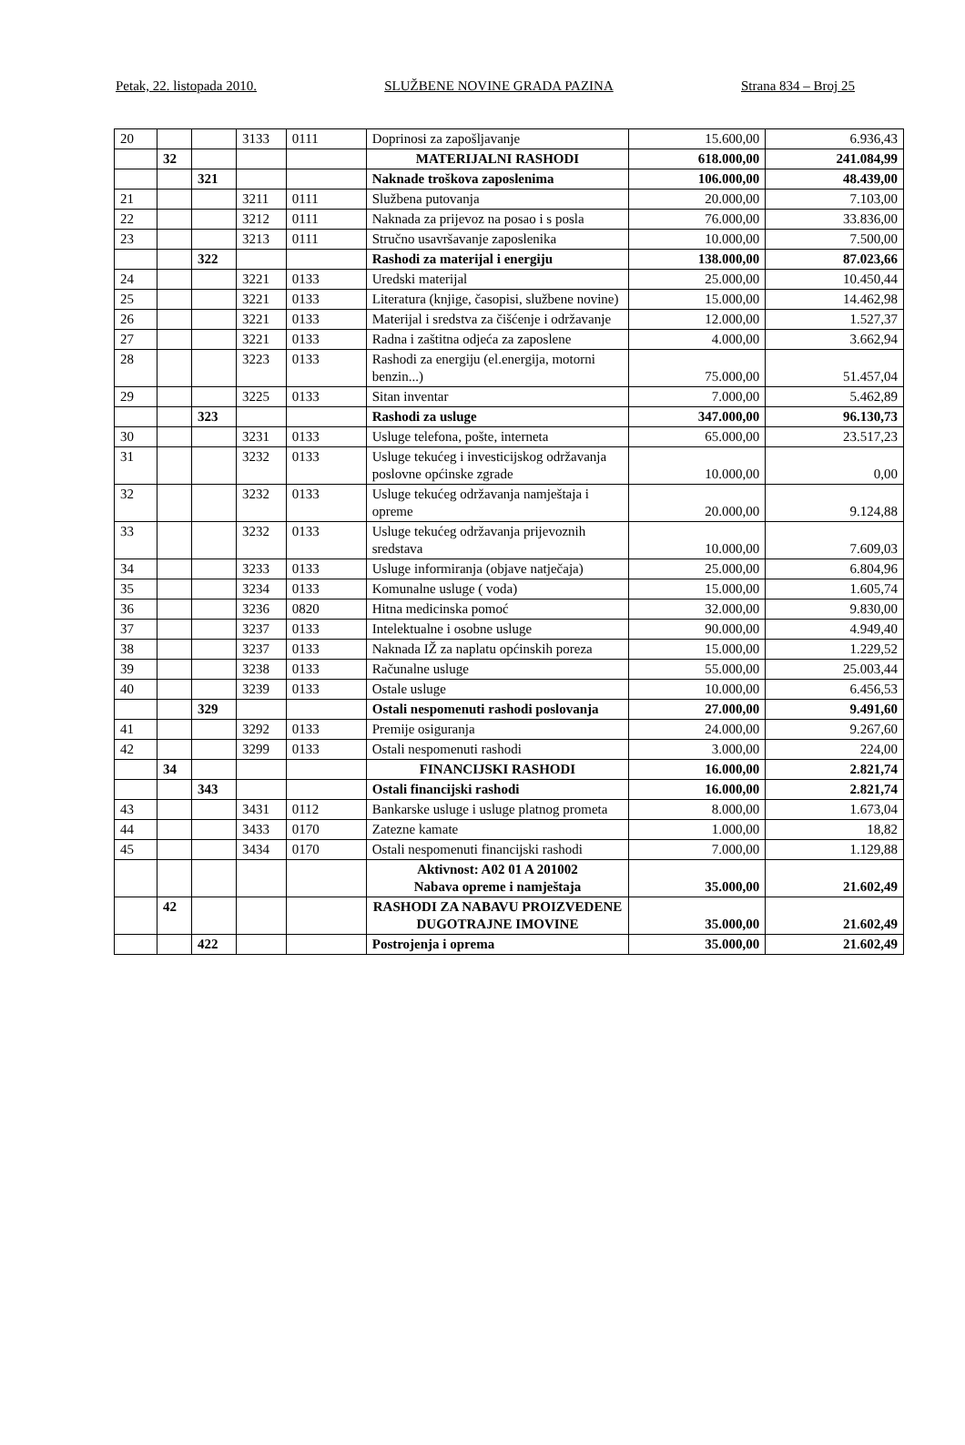Petak, 22. listopada 2010. SLUŽBENE NOVINE GRADA PAZINA Strana 834 – Broj 25
| 20 | | | 3133 | 0111 | Doprinosi za zapošljavanje | 15.600,00 | 6.936,43 |
| | 32 | | | | MATERIJALNI RASHODI | 618.000,00 | 241.084,99 |
| | | 321 | | | Naknade troškova zaposlenima | 106.000,00 | 48.439,00 |
| 21 | | | 3211 | 0111 | Službena putovanja | 20.000,00 | 7.103,00 |
| 22 | | | 3212 | 0111 | Naknada za prijevoz na posao i s posla | 76.000,00 | 33.836,00 |
| 23 | | | 3213 | 0111 | Stručno usavršavanje zaposlenika | 10.000,00 | 7.500,00 |
| | | 322 | | | Rashodi za materijal i energiju | 138.000,00 | 87.023,66 |
| 24 | | | 3221 | 0133 | Uredski materijal | 25.000,00 | 10.450,44 |
| 25 | | | 3221 | 0133 | Literatura (knjige, časopisi, službene novine) | 15.000,00 | 14.462,98 |
| 26 | | | 3221 | 0133 | Materijal i sredstva za čišćenje i održavanje | 12.000,00 | 1.527,37 |
| 27 | | | 3221 | 0133 | Radna i zaštitna odjeća za zaposlene | 4.000,00 | 3.662,94 |
| 28 | | | 3223 | 0133 | Rashodi za energiju (el.energija, motorni benzin...) | 75.000,00 | 51.457,04 |
| 29 | | | 3225 | 0133 | Sitan inventar | 7.000,00 | 5.462,89 |
| | | 323 | | | Rashodi za usluge | 347.000,00 | 96.130,73 |
| 30 | | | 3231 | 0133 | Usluge telefona, pošte, interneta | 65.000,00 | 23.517,23 |
| 31 | | | 3232 | 0133 | Usluge tekućeg i investicijskog održavanja poslovne općinske zgrade | 10.000,00 | 0,00 |
| 32 | | | 3232 | 0133 | Usluge tekućeg održavanja namještaja i opreme | 20.000,00 | 9.124,88 |
| 33 | | | 3232 | 0133 | Usluge tekućeg održavanja prijevoznih sredstava | 10.000,00 | 7.609,03 |
| 34 | | | 3233 | 0133 | Usluge informiranja (objave natječaja) | 25.000,00 | 6.804,96 |
| 35 | | | 3234 | 0133 | Komunalne usluge ( voda) | 15.000,00 | 1.605,74 |
| 36 | | | 3236 | 0820 | Hitna medicinska pomoć | 32.000,00 | 9.830,00 |
| 37 | | | 3237 | 0133 | Intelektualne i osobne usluge | 90.000,00 | 4.949,40 |
| 38 | | | 3237 | 0133 | Naknada IŽ za naplatu općinskih poreza | 15.000,00 | 1.229,52 |
| 39 | | | 3238 | 0133 | Računalne usluge | 55.000,00 | 25.003,44 |
| 40 | | | 3239 | 0133 | Ostale usluge | 10.000,00 | 6.456,53 |
| | | 329 | | | Ostali nespomenuti rashodi poslovanja | 27.000,00 | 9.491,60 |
| 41 | | | 3292 | 0133 | Premije osiguranja | 24.000,00 | 9.267,60 |
| 42 | | | 3299 | 0133 | Ostali nespomenuti rashodi | 3.000,00 | 224,00 |
| | 34 | | | | FINANCIJSKI RASHODI | 16.000,00 | 2.821,74 |
| | | 343 | | | Ostali financijski rashodi | 16.000,00 | 2.821,74 |
| 43 | | | 3431 | 0112 | Bankarske usluge i usluge platnog prometa | 8.000,00 | 1.673,04 |
| 44 | | | 3433 | 0170 | Zatezne kamate | 1.000,00 | 18,82 |
| 45 | | | 3434 | 0170 | Ostali nespomenuti financijski rashodi | 7.000,00 | 1.129,88 |
| | | | | | Aktivnost: A02 01 A 201002 Nabava opreme i namještaja | 35.000,00 | 21.602,49 |
| | 42 | | | | RASHODI ZA NABAVU PROIZVEDENE DUGOTRAJNE IMOVINE | 35.000,00 | 21.602,49 |
| | | 422 | | | Postrojenja i oprema | 35.000,00 | 21.602,49 |